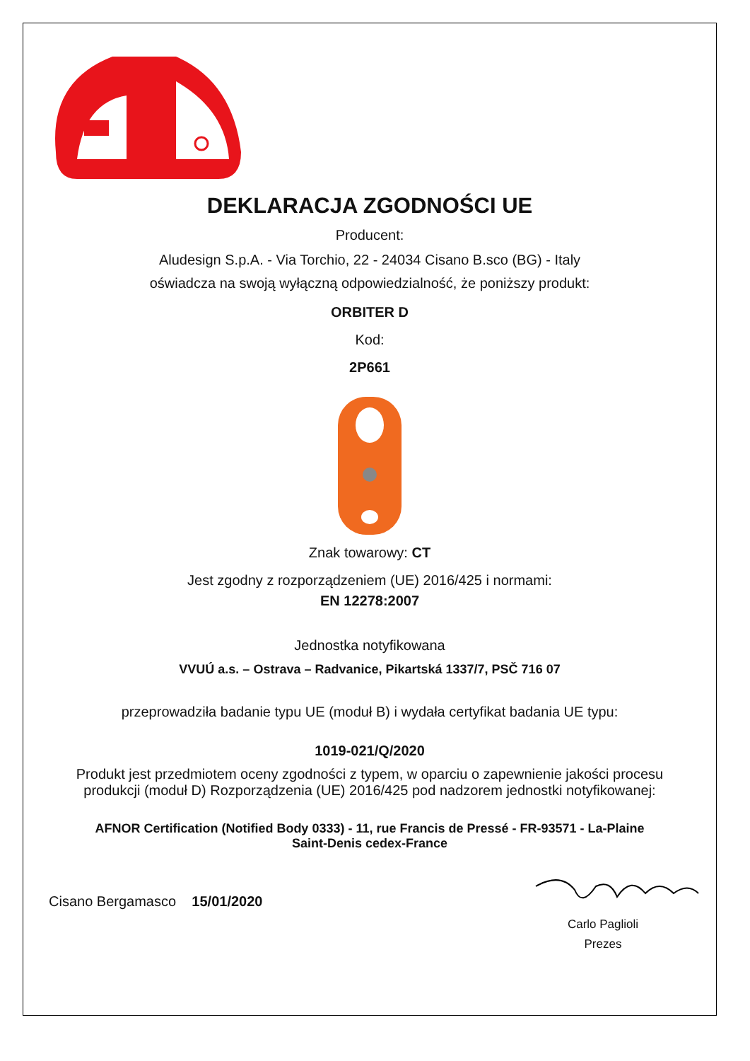DEKLARACJA ZGODNOŚCI UE
Producent:
Aludesign S.p.A. - Via Torchio, 22 - 24034 Cisano B.sco (BG) - Italy
oświadcza na swoją wyłączną odpowiedzialność, że poniższy produkt:
ORBITER D
Kod:
2P661
Znak towarowy: CT
Jest zgodny z rozporządzeniem (UE) 2016/425 i normami:
EN 12278:2007
Jednostka notyfikowana
VVUÚ a.s. – Ostrava – Radvanice, Pikartská 1337/7, PSČ 716 07
przeprowadziła badanie typu UE (moduł B) i wydała certyfikat badania UE typu:
1019-021/Q/2020
Produkt jest przedmiotem oceny zgodności z typem, w oparciu o zapewnienie jakości procesu
produkcji (moduł D) Rozporządzenia (UE) 2016/425 pod nadzorem jednostki notyfikowanej:
AFNOR Certification (Notified Body 0333) - 11, rue Francis de Pressé - FR-93571 - La-Plaine
Saint-Denis cedex-France
Cisano Bergamasco 15/01/2020
Carlo Paglioli
Prezes